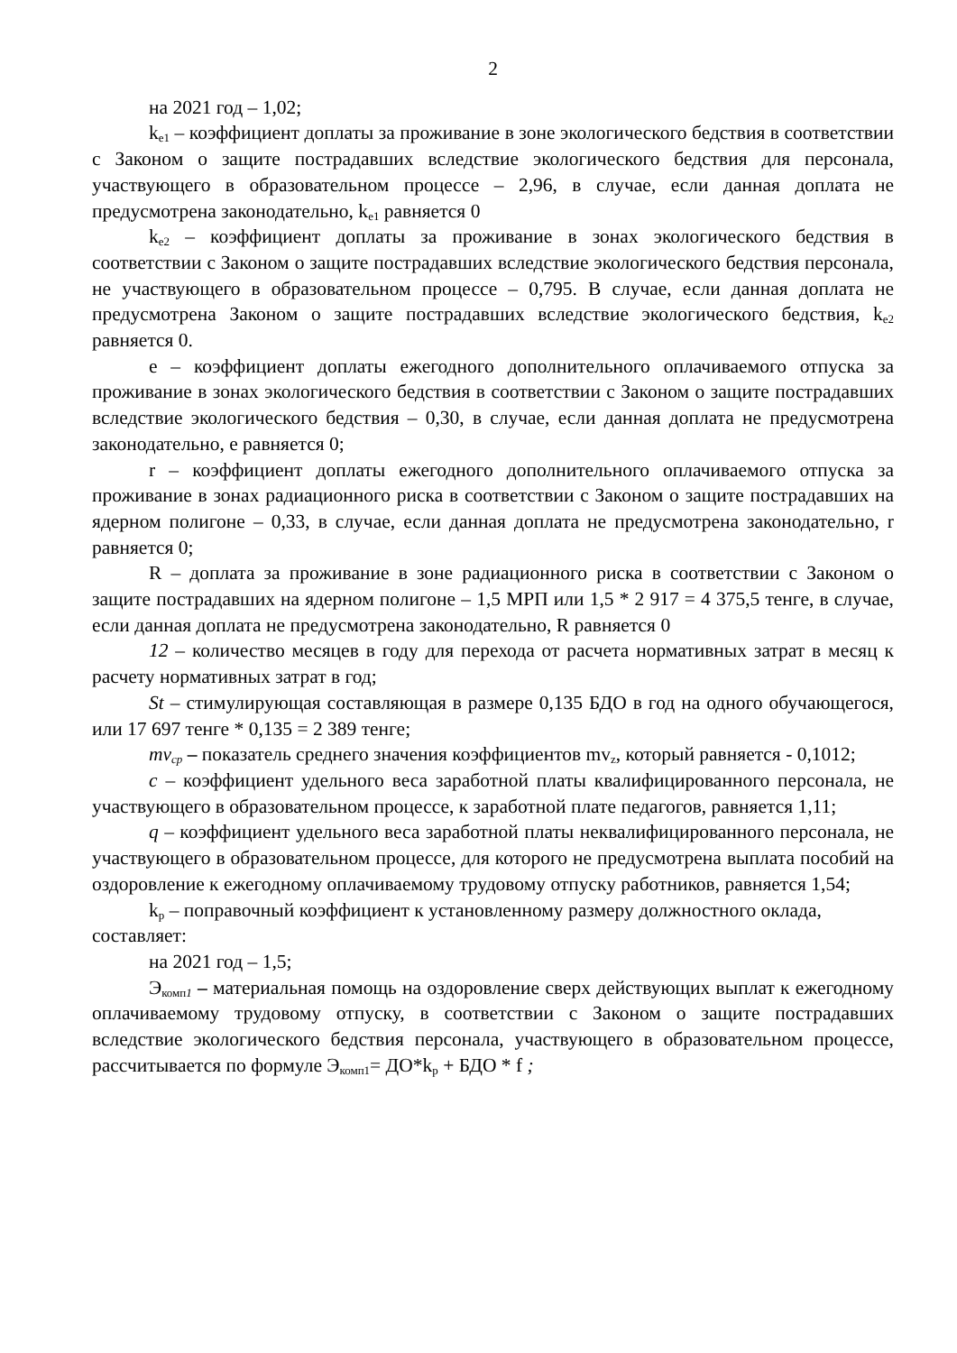2
на 2021 год – 1,02;
k<sub>e1</sub> – коэффициент доплаты за проживание в зоне экологического бедствия в соответствии с Законом о защите пострадавших вследствие экологического бедствия для персонала, участвующего в образовательном процессе – 2,96, в случае, если данная доплата не предусмотрена законодательно, k<sub>e1</sub> равняется 0
k<sub>e2</sub> – коэффициент доплаты за проживание в зонах экологического бедствия в соответствии с Законом о защите пострадавших вследствие экологического бедствия персонала, не участвующего в образовательном процессе – 0,795. В случае, если данная доплата не предусмотрена Законом о защите пострадавших вследствие экологического бедствия, k<sub>e2</sub> равняется 0.
e – коэффициент доплаты ежегодного дополнительного оплачиваемого отпуска за проживание в зонах экологического бедствия в соответствии с Законом о защите пострадавших вследствие экологического бедствия – 0,30, в случае, если данная доплата не предусмотрена законодательно, e равняется 0;
r – коэффициент доплаты ежегодного дополнительного оплачиваемого отпуска за проживание в зонах радиационного риска в соответствии с Законом о защите пострадавших на ядерном полигоне – 0,33, в случае, если данная доплата не предусмотрена законодательно, r равняется 0;
R – доплата за проживание в зоне радиационного риска в соответствии с Законом о защите пострадавших на ядерном полигоне – 1,5 МРП или 1,5 * 2 917 = 4 375,5 тенге, в случае, если данная доплата не предусмотрена законодательно, R равняется 0
12 – количество месяцев в году для перехода от расчета нормативных затрат в месяц к расчету нормативных затрат в год;
St – стимулирующая составляющая в размере 0,135 БДО в год на одного обучающегося, или 17 697 тенге * 0,135 = 2 389 тенге;
mv<sub>cp</sub> – показатель среднего значения коэффициентов mv<sub>z</sub>, который равняется - 0,1012;
c – коэффициент удельного веса заработной платы квалифицированного персонала, не участвующего в образовательном процессе, к заработной плате педагогов, равняется 1,11;
q – коэффициент удельного веса заработной платы неквалифицированного персонала, не участвующего в образовательном процессе, для которого не предусмотрена выплата пособий на оздоровление к ежегодному оплачиваемому трудовому отпуску работников, равняется 1,54;
k<sub>p</sub> – поправочный коэффициент к установленному размеру должностного оклада, составляет:
на 2021 год – 1,5;
Э<sub>комп1</sub> – материальная помощь на оздоровление сверх действующих выплат к ежегодному оплачиваемому трудовому отпуску, в соответствии с Законом о защите пострадавших вследствие экологического бедствия персонала, участвующего в образовательном процессе, рассчитывается по формуле Э<sub>комп1</sub>= ДО*k<sub>p</sub> + БДО * f ;